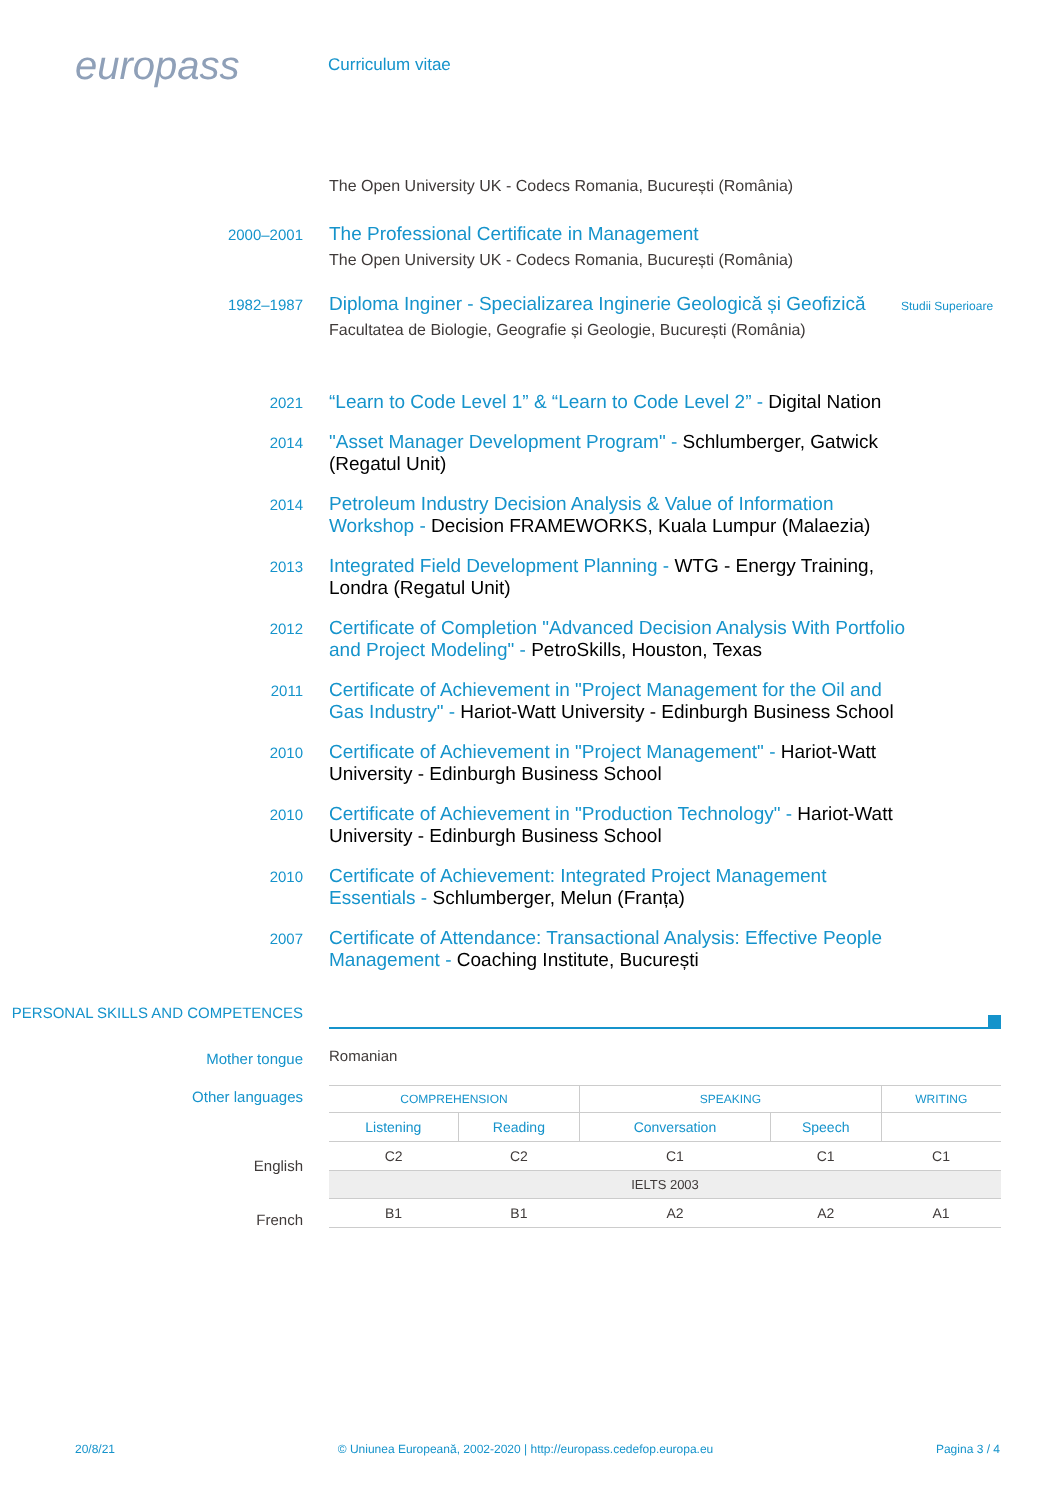europass
Curriculum vitae
The Open University UK - Codecs Romania, București (România)
2000–2001
The Professional Certificate in Management
The Open University UK - Codecs Romania, București (România)
1982–1987
Diploma Inginer - Specializarea Inginerie Geologică și Geofizică
Facultatea de Biologie, Geografie și Geologie, București (România)
Studii Superioare
2021
“Learn to Code Level 1” & “Learn to Code Level 2” - Digital Nation
2014
"Asset Manager Development Program" - Schlumberger, Gatwick (Regatul Unit)
2014
Petroleum Industry Decision Analysis & Value of Information Workshop - Decision FRAMEWORKS, Kuala Lumpur (Malaezia)
2013
Integrated Field Development Planning - WTG - Energy Training, Londra (Regatul Unit)
2012
Certificate of Completion "Advanced Decision Analysis With Portfolio and Project Modeling" - PetroSkills, Houston, Texas
2011
Certificate of Achievement in "Project Management for the Oil and Gas Industry" - Hariot-Watt University - Edinburgh Business School
2010
Certificate of Achievement in "Project Management" - Hariot-Watt University - Edinburgh Business School
2010
Certificate of Achievement in "Production Technology" - Hariot-Watt University - Edinburgh Business School
2010
Certificate of Achievement: Integrated Project Management Essentials - Schlumberger, Melun (Franța)
2007
Certificate of Attendance: Transactional Analysis: Effective People Management - Coaching Institute, București
PERSONAL SKILLS AND COMPETENCES
Mother tongue
Romanian
Other languages
English
French
| COMPREHENSION | | SPEAKING | | WRITING |
| --- | --- | --- | --- | --- |
| Listening | Reading | Conversation | Speech | |
| C2 | C2 | C1 | C1 | C1 |
| IELTS 2003 | | | | |
| B1 | B1 | A2 | A2 | A1 |
20/8/21 © Uniunea Europeană, 2002-2020 | http://europass.cedefop.europa.eu Pagina 3 / 4